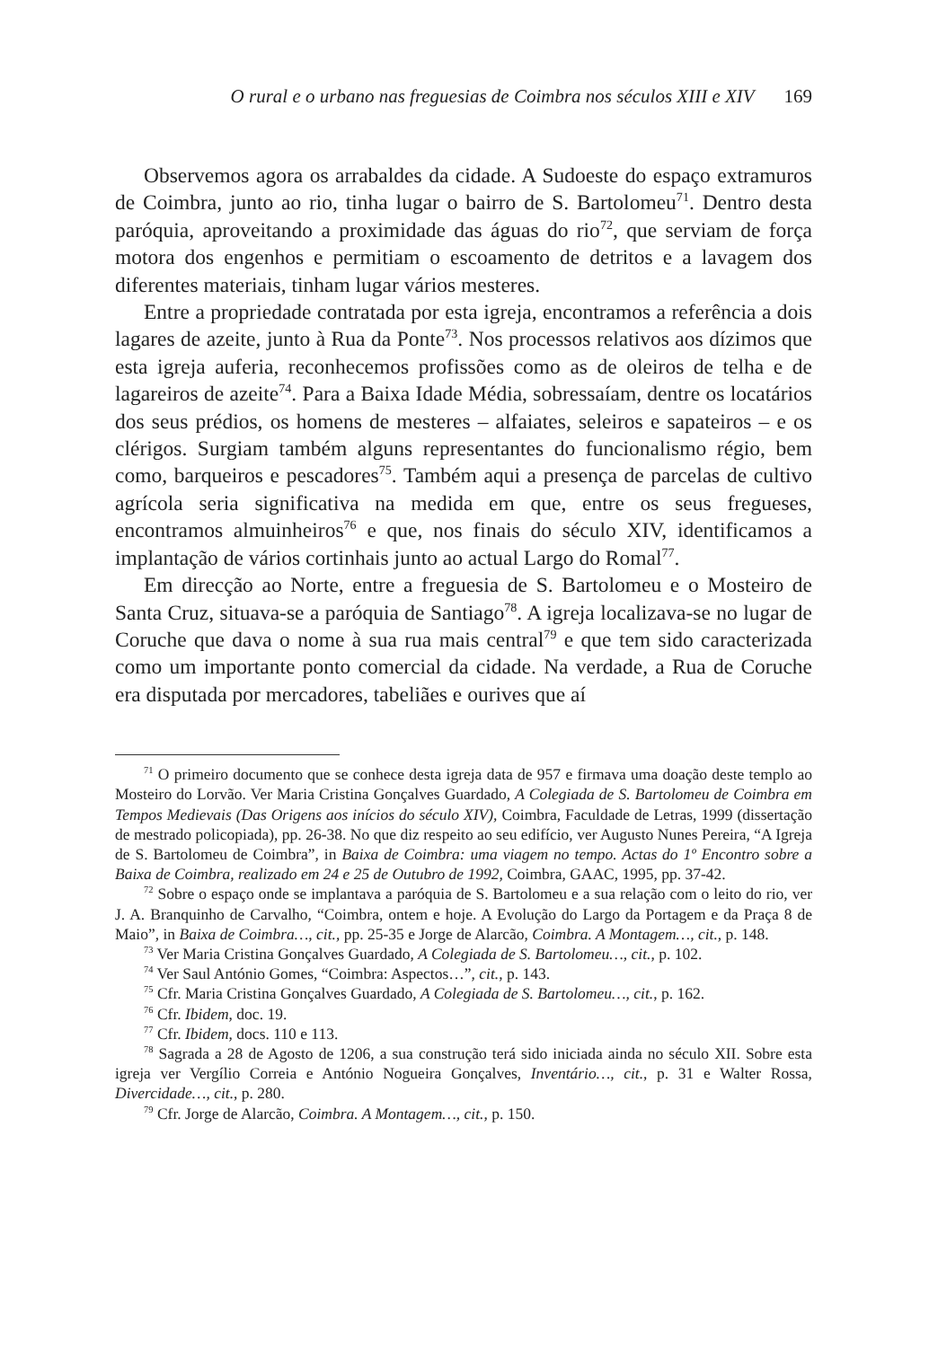O rural e o urbano nas freguesias de Coimbra nos séculos XIII e XIV 169
Observemos agora os arrabaldes da cidade. A Sudoeste do espaço extramuros de Coimbra, junto ao rio, tinha lugar o bairro de S. Bartolomeu<sup>71</sup>. Dentro desta paróquia, aproveitando a proximidade das águas do rio<sup>72</sup>, que serviam de força motora dos engenhos e permitiam o escoamento de detritos e a lavagem dos diferentes materiais, tinham lugar vários mesteres.
Entre a propriedade contratada por esta igreja, encontramos a referência a dois lagares de azeite, junto à Rua da Ponte<sup>73</sup>. Nos processos relativos aos dízimos que esta igreja auferia, reconhecemos profissões como as de oleiros de telha e de lagareiros de azeite<sup>74</sup>. Para a Baixa Idade Média, sobressaíam, dentre os locatários dos seus prédios, os homens de mesteres – alfaiates, seleiros e sapateiros – e os clérigos. Surgiam também alguns representantes do funcionalismo régio, bem como, barqueiros e pescadores<sup>75</sup>. Também aqui a presença de parcelas de cultivo agrícola seria significativa na medida em que, entre os seus fregueses, encontramos almuinheiros<sup>76</sup> e que, nos finais do século XIV, identificamos a implantação de vários cortinhais junto ao actual Largo do Romal<sup>77</sup>.
Em direcção ao Norte, entre a freguesia de S. Bartolomeu e o Mosteiro de Santa Cruz, situava-se a paróquia de Santiago<sup>78</sup>. A igreja localizava-se no lugar de Coruche que dava o nome à sua rua mais central<sup>79</sup> e que tem sido caracterizada como um importante ponto comercial da cidade. Na verdade, a Rua de Coruche era disputada por mercadores, tabeliães e ourives que aí
<sup>71</sup> O primeiro documento que se conhece desta igreja data de 957 e firmava uma doação deste templo ao Mosteiro do Lorvão. Ver Maria Cristina Gonçalves Guardado, A Colegiada de S. Bartolomeu de Coimbra em Tempos Medievais (Das Origens aos inícios do século XIV), Coimbra, Faculdade de Letras, 1999 (dissertação de mestrado policopiada), pp. 26-38. No que diz respeito ao seu edifício, ver Augusto Nunes Pereira, “A Igreja de S. Bartolomeu de Coimbra”, in Baixa de Coimbra: uma viagem no tempo. Actas do 1º Encontro sobre a Baixa de Coimbra, realizado em 24 e 25 de Outubro de 1992, Coimbra, GAAC, 1995, pp. 37-42.
<sup>72</sup> Sobre o espaço onde se implantava a paróquia de S. Bartolomeu e a sua relação com o leito do rio, ver J. A. Branquinho de Carvalho, “Coimbra, ontem e hoje. A Evolução do Largo da Portagem e da Praça 8 de Maio”, in Baixa de Coimbra…, cit., pp. 25-35 e Jorge de Alarcão, Coimbra. A Montagem…, cit., p. 148.
<sup>73</sup> Ver Maria Cristina Gonçalves Guardado, A Colegiada de S. Bartolomeu…, cit., p. 102.
<sup>74</sup> Ver Saul António Gomes, “Coimbra: Aspectos…”, cit., p. 143.
<sup>75</sup> Cfr. Maria Cristina Gonçalves Guardado, A Colegiada de S. Bartolomeu…, cit., p. 162.
<sup>76</sup> Cfr. Ibidem, doc. 19.
<sup>77</sup> Cfr. Ibidem, docs. 110 e 113.
<sup>78</sup> Sagrada a 28 de Agosto de 1206, a sua construção terá sido iniciada ainda no século XII. Sobre esta igreja ver Vergílio Correia e António Nogueira Gonçalves, Inventário…, cit., p. 31 e Walter Rossa, Divercidade…, cit., p. 280.
<sup>79</sup> Cfr. Jorge de Alarcão, Coimbra. A Montagem…, cit., p. 150.